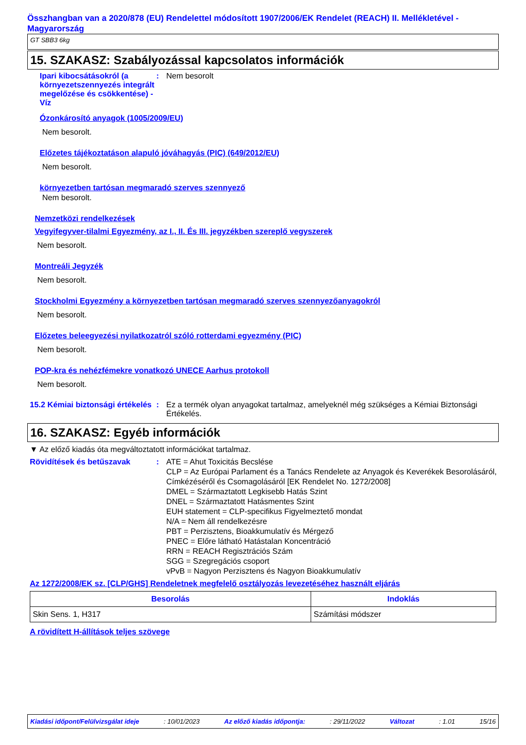Összhangban van a 2020/878 (EU) Rendelettel módosított 1907/2006/EK Rendelet (REACH) II. Mellékletével - Magyarország
GT SBB3 6kg
15. SZAKASZ: Szabályozással kapcsolatos információk
Ipari kibocsátásokról (a környezetszennyezés integrált megelőzése és csökkentése) - Víz
: Nem besorolt
Ózonkárosító anyagok (1005/2009/EU)
Nem besorolt.
Előzetes tájékoztatáson alapuló jóváhagyás (PIC) (649/2012/EU)
Nem besorolt.
környezetben tartósan megmaradó szerves szennyező
Nem besorolt.
Nemzetközi rendelkezések
Vegyifegyver-tilalmi Egyezmény, az I., II. És III. jegyzékben szereplő vegyszerek
Nem besorolt.
Montreáli Jegyzék
Nem besorolt.
Stockholmi Egyezmény a környezetben tartósan megmaradó szerves szennyezőanyagokról
Nem besorolt.
Előzetes beleegyezési nyilatkozatról szóló rotterdami egyezmény (PIC)
Nem besorolt.
POP-kra és nehézfémekre vonatkozó UNECE Aarhus protokoll
Nem besorolt.
15.2 Kémiai biztonsági értékelés
: Ez a termék olyan anyagokat tartalmaz, amelyeknél még szükséges a Kémiai Biztonsági Értékelés.
16. SZAKASZ: Egyéb információk
▼ Az előző kiadás óta megváltoztatott információkat tartalmaz.
Rövidítések és betűszavak : ATE = Ahut Toxicitás Becslése
CLP = Az Európai Parlament és a Tanács Rendelete az Anyagok és Keverékek Besorolásáról, Címkézéséről és Csomagolásáról [EK Rendelet No. 1272/2008]
DMEL = Származtatott Legkisebb Hatás Szint
DNEL = Származtatott Hatásmentes Szint
EUH statement = CLP-specifikus Figyelmeztető mondat
N/A = Nem áll rendelkezésre
PBT = Perzisztens, Bioakkumulatív és Mérgező
PNEC = Előre látható Hatástalan Koncentráció
RRN = REACH Regisztrációs Szám
SGG = Szegregációs csoport
vPvB = Nagyon Perzisztens és Nagyon Bioakkumulatív
Az 1272/2008/EK sz. [CLP/GHS] Rendeletnek megfelelő osztályozás levezetéséhez használt eljárás
| Besorolás | Indoklás |
| --- | --- |
| Skin Sens. 1, H317 | Számítási módszer |
A rövidített H-állítások teljes szövege
Kiadási időpont/Felülvizsgálat ideje: 10/01/2023 Az előző kiadás időpontja:: 29/11/2022 Változat: 1.01 15/16